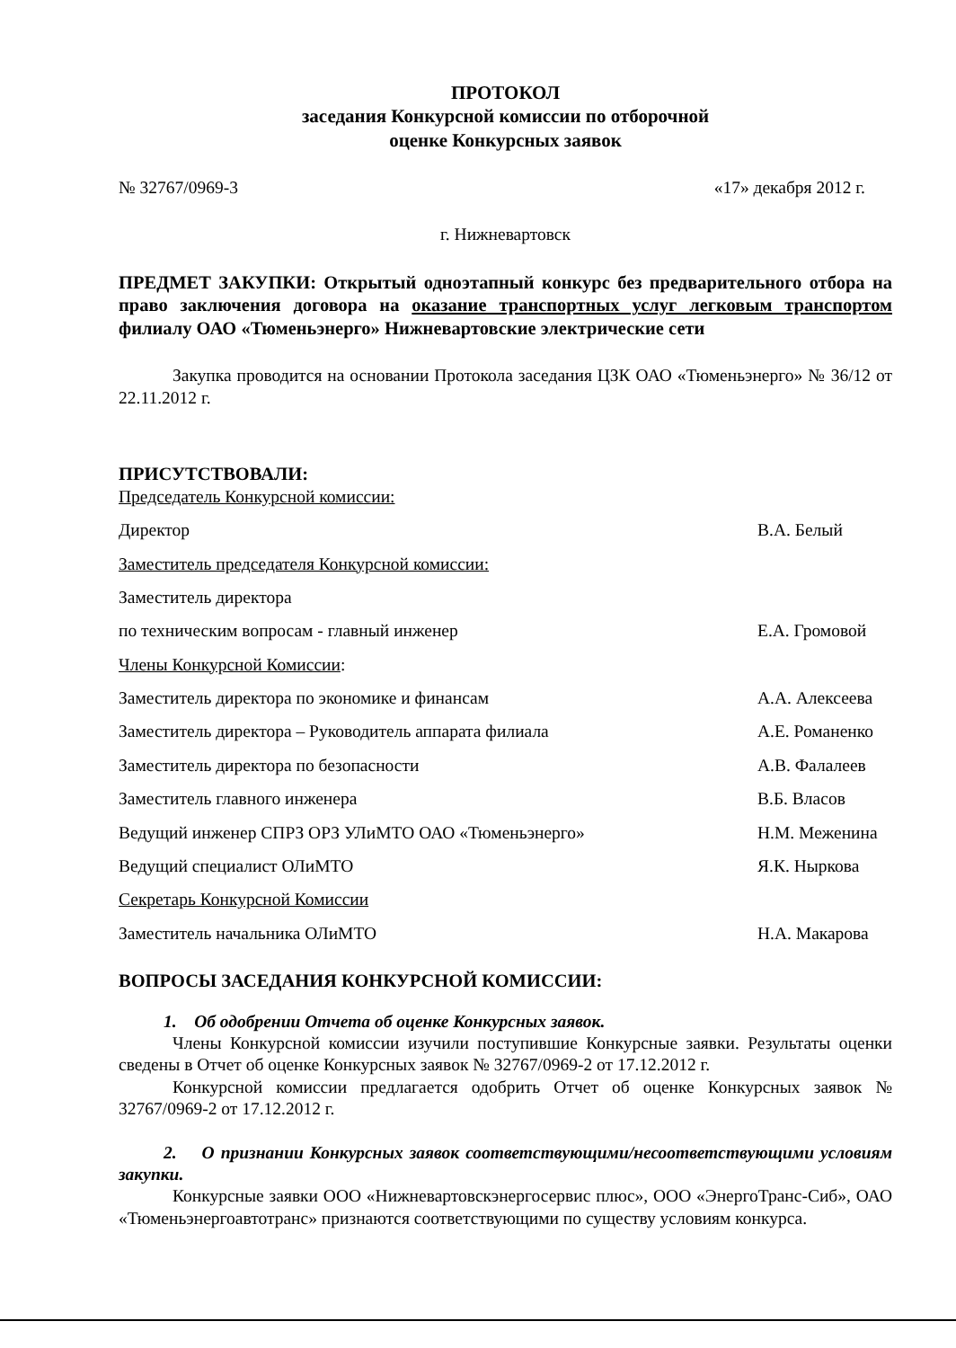ПРОТОКОЛ
заседания Конкурсной комиссии по отборочной
оценке Конкурсных заявок
№ 32767/0969-3 «17» декабря 2012 г.
г. Нижневартовск
ПРЕДМЕТ ЗАКУПКИ: Открытый одноэтапный конкурс без предварительного отбора на право заключения договора на оказание транспортных услуг легковым транспортом филиалу ОАО «Тюменьэнерго» Нижневартовские электрические сети
Закупка проводится на основании Протокола заседания ЦЗК ОАО «Тюменьэнерго» № 36/12 от 22.11.2012 г.
ПРИСУТСТВОВАЛИ:
Председатель Конкурсной комиссии:
Директор В.А. Белый
Заместитель председателя Конкурсной комиссии:
Заместитель директора
по техническим вопросам - главный инженер Е.А. Громовой
Члены Конкурсной Комиссии:
Заместитель директора по экономике и финансам А.А. Алексеева
Заместитель директора – Руководитель аппарата филиала А.Е. Романенко
Заместитель директора по безопасности А.В. Фалалеев
Заместитель главного инженера В.Б. Власов
Ведущий инженер СПРЗ ОРЗ УЛиМТО ОАО «Тюменьэнерго» Н.М. Меженина
Ведущий специалист ОЛиМТО Я.К. Ныркова
Секретарь Конкурсной Комиссии
Заместитель начальника ОЛиМТО Н.А. Макарова
ВОПРОСЫ ЗАСЕДАНИЯ КОНКУРСНОЙ КОМИССИИ:
1. Об одобрении Отчета об оценке Конкурсных заявок.
Члены Конкурсной комиссии изучили поступившие Конкурсные заявки. Результаты оценки сведены в Отчет об оценке Конкурсных заявок № 32767/0969-2 от 17.12.2012 г.
Конкурсной комиссии предлагается одобрить Отчет об оценке Конкурсных заявок № 32767/0969-2 от 17.12.2012 г.
2. О признании Конкурсных заявок соответствующими/несоответствующими условиям закупки.
Конкурсные заявки ООО «Нижневартовскэнергосервис плюс», ООО «ЭнергоТранс-Сиб», ОАО «Тюменьэнергоавтотранс» признаются соответствующими по существу условиям конкурса.